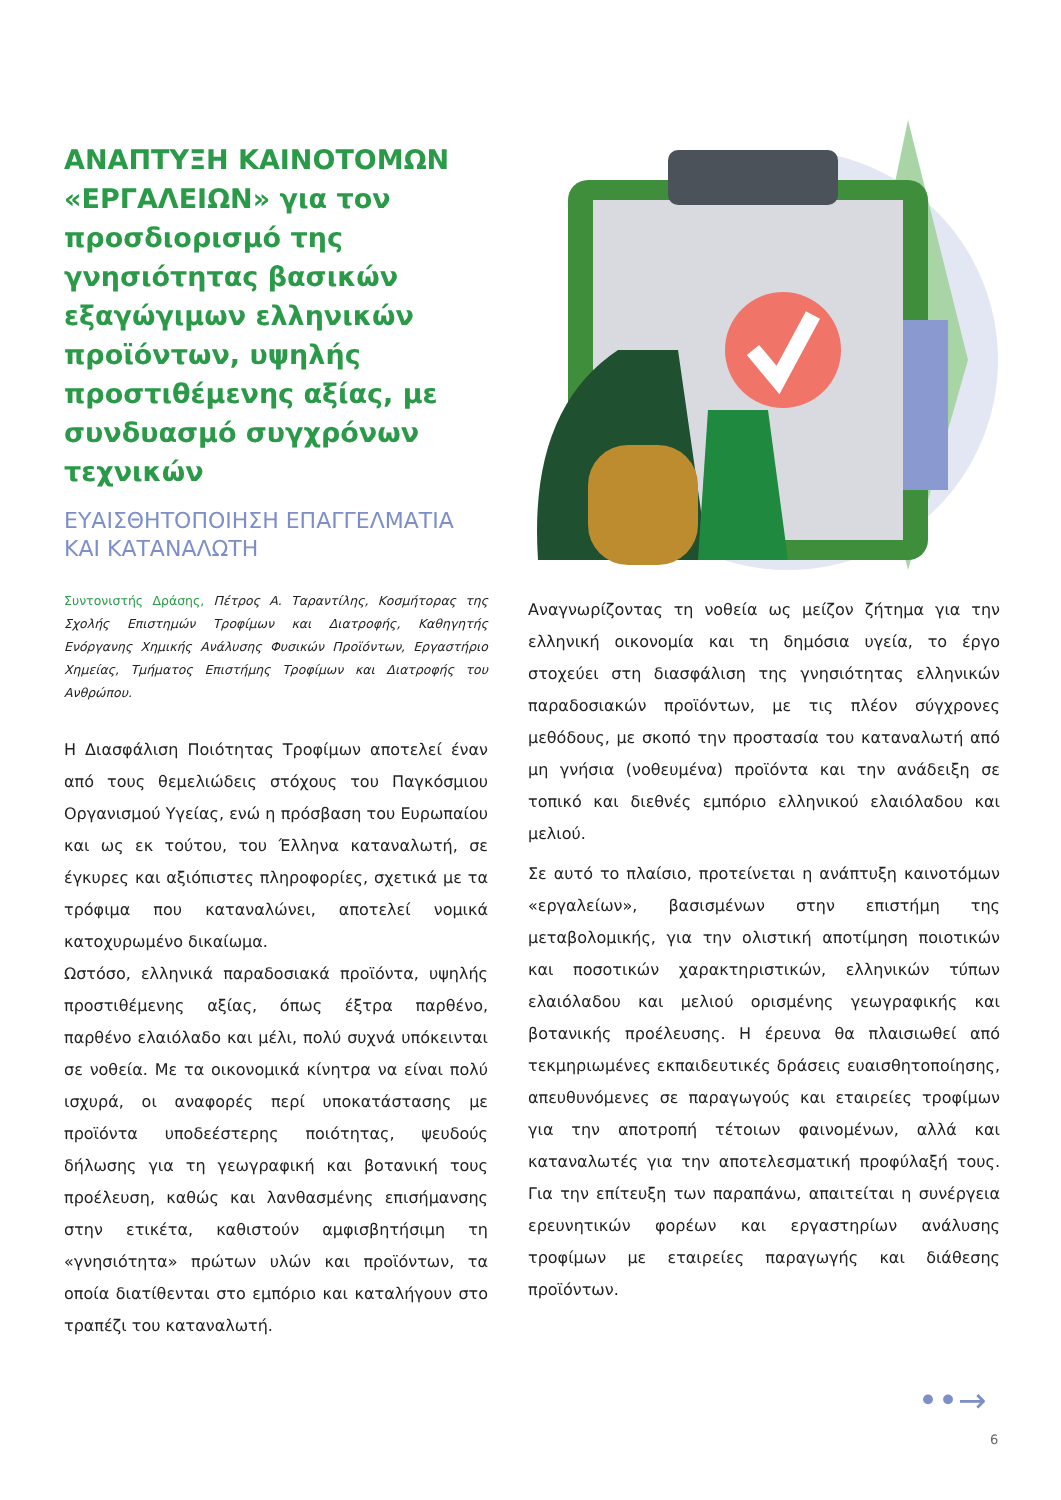ΑΝΑΠΤΥΞΗ ΚΑΙΝΟΤΟΜΩΝ «ΕΡΓΑΛΕΙΩΝ» για τον προσδιορισμό της γνησιότητας βασικών εξαγώγιμων ελληνικών προϊόντων, υψηλής προστιθέμενης αξίας, με συνδυασμό συγχρόνων τεχνικών
ΕΥΑΙΣΘΗΤΟΠΟΙΗΣΗ ΕΠΑΓΓΕΛΜΑΤΙΑ ΚΑΙ ΚΑΤΑΝΑΛΩΤΗ
Συντονιστής Δράσης, Πέτρος Α. Ταραντίλης, Κοσμήτορας της Σχολής Επιστημών Τροφίμων και Διατροφής, Καθηγητής Ενόργανης Χημικής Ανάλυσης Φυσικών Προϊόντων, Εργαστήριο Χημείας, Τμήματος Επιστήμης Τροφίμων και Διατροφής του Ανθρώπου.
Η Διασφάλιση Ποιότητας Τροφίμων αποτελεί έναν από τους θεμελιώδεις στόχους του Παγκόσμιου Οργανισμού Υγείας, ενώ η πρόσβαση του Ευρωπαίου και ως εκ τούτου, του Έλληνα καταναλωτή, σε έγκυρες και αξιόπιστες πληροφορίες, σχετικά με τα τρόφιμα που καταναλώνει, αποτελεί νομικά κατοχυρωμένο δικαίωμα.
Ωστόσο, ελληνικά παραδοσιακά προϊόντα, υψηλής προστιθέμενης αξίας, όπως έξτρα παρθένο, παρθένο ελαιόλαδο και μέλι, πολύ συχνά υπόκεινται σε νοθεία. Με τα οικονομικά κίνητρα να είναι πολύ ισχυρά, οι αναφορές περί υποκατάστασης με προϊόντα υποδεέστερης ποιότητας, ψευδούς δήλωσης για τη γεωγραφική και βοτανική τους προέλευση, καθώς και λανθασμένης επισήμανσης στην ετικέτα, καθιστούν αμφισβητήσιμη τη «γνησιότητα» πρώτων υλών και προϊόντων, τα οποία διατίθενται στο εμπόριο και καταλήγουν στο τραπέζι του καταναλωτή.
Αναγνωρίζοντας τη νοθεία ως μείζον ζήτημα για την ελληνική οικονομία και τη δημόσια υγεία, το έργο στοχεύει στη διασφάλιση της γνησιότητας ελληνικών παραδοσιακών προϊόντων, με τις πλέον σύγχρονες μεθόδους, με σκοπό την προστασία του καταναλωτή από μη γνήσια (νοθευμένα) προϊόντα και την ανάδειξη σε τοπικό και διεθνές εμπόριο ελληνικού ελαιόλαδου και μελιού.
Σε αυτό το πλαίσιο, προτείνεται η ανάπτυξη καινοτόμων «εργαλείων», βασισμένων στην επιστήμη της μεταβολομικής, για την ολιστική αποτίμηση ποιοτικών και ποσοτικών χαρακτηριστικών, ελληνικών τύπων ελαιόλαδου και μελιού ορισμένης γεωγραφικής και βοτανικής προέλευσης. Η έρευνα θα πλαισιωθεί από τεκμηριωμένες εκπαιδευτικές δράσεις ευαισθητοποίησης, απευθυνόμενες σε παραγωγούς και εταιρείες τροφίμων για την αποτροπή τέτοιων φαινομένων, αλλά και καταναλωτές για την αποτελεσματική προφύλαξή τους. Για την επίτευξη των παραπάνω, απαιτείται η συνέργεια ερευνητικών φορέων και εργαστηρίων ανάλυσης τροφίμων με εταιρείες παραγωγής και διάθεσης προϊόντων.
••→
6